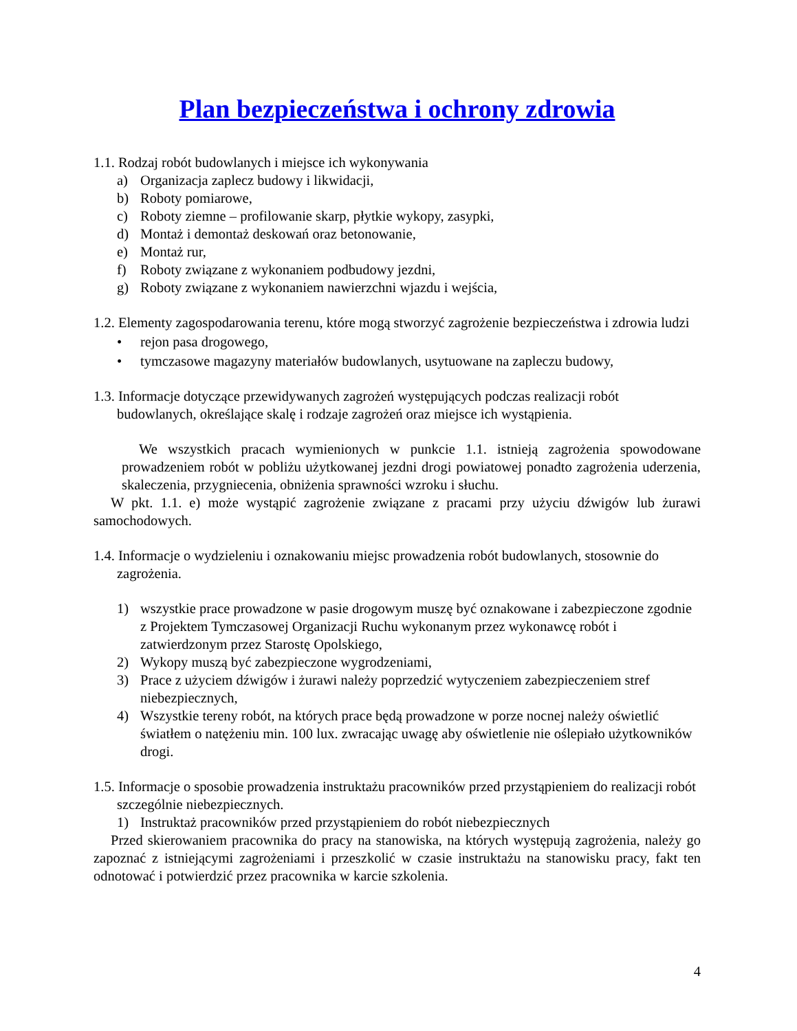Plan bezpieczeństwa i ochrony zdrowia
1.1. Rodzaj robót budowlanych i miejsce ich wykonywania
a) Organizacja zaplecz budowy i likwidacji,
b) Roboty pomiarowe,
c) Roboty ziemne – profilowanie skarp, płytkie wykopy, zasypki,
d) Montaż i demontaż deskowań oraz betonowanie,
e) Montaż rur,
f) Roboty związane z wykonaniem podbudowy jezdni,
g) Roboty związane z wykonaniem nawierzchni wjazdu i wejścia,
1.2. Elementy zagospodarowania terenu, które mogą stworzyć zagrożenie bezpieczeństwa i zdrowia ludzi
• rejon pasa drogowego,
• tymczasowe magazyny materiałów budowlanych, usytuowane na zapleczu budowy,
1.3. Informacje dotyczące przewidywanych zagrożeń występujących podczas realizacji robót budowlanych, określające skalę i rodzaje zagrożeń oraz miejsce ich wystąpienia.
We wszystkich pracach wymienionych w punkcie 1.1. istnieją zagrożenia spowodowane prowadzeniem robót w pobliżu użytkowanej jezdni drogi powiatowej ponadto zagrożenia uderzenia, skaleczenia, przygniecenia, obniżenia sprawności wzroku i słuchu.
W pkt. 1.1. e) może wystąpić zagrożenie związane z pracami przy użyciu dźwigów lub żurawi samochodowych.
1.4. Informacje o wydzieleniu i oznakowaniu miejsc prowadzenia robót budowlanych, stosownie do zagrożenia.
1) wszystkie prace prowadzone w pasie drogowym muszę być oznakowane i zabezpieczone zgodnie z Projektem Tymczasowej Organizacji Ruchu wykonanym przez wykonawcę robót i zatwierdzonym przez Starostę Opolskiego,
2) Wykopy muszą być zabezpieczone wygrodzeniami,
3) Prace z użyciem dźwigów i żurawi należy poprzedzić wytyczeniem zabezpieczeniem stref niebezpiecznych,
4) Wszystkie tereny robót, na których prace będą prowadzone w porze nocnej należy oświetlić światłem o natężeniu min. 100 lux. zwracając uwagę aby oświetlenie nie oślepiało użytkowników drogi.
1.5. Informacje o sposobie prowadzenia instruktażu pracowników przed przystąpieniem do realizacji robót szczególnie niebezpiecznych.
1) Instruktaż pracowników przed przystąpieniem do robót niebezpiecznych
Przed skierowaniem pracownika do pracy na stanowiska, na których występują zagrożenia, należy go zapoznać z istniejącymi zagrożeniami i przeszkolić w czasie instruktażu na stanowisku pracy, fakt ten odnotować i potwierdzić przez pracownika w karcie szkolenia.
4